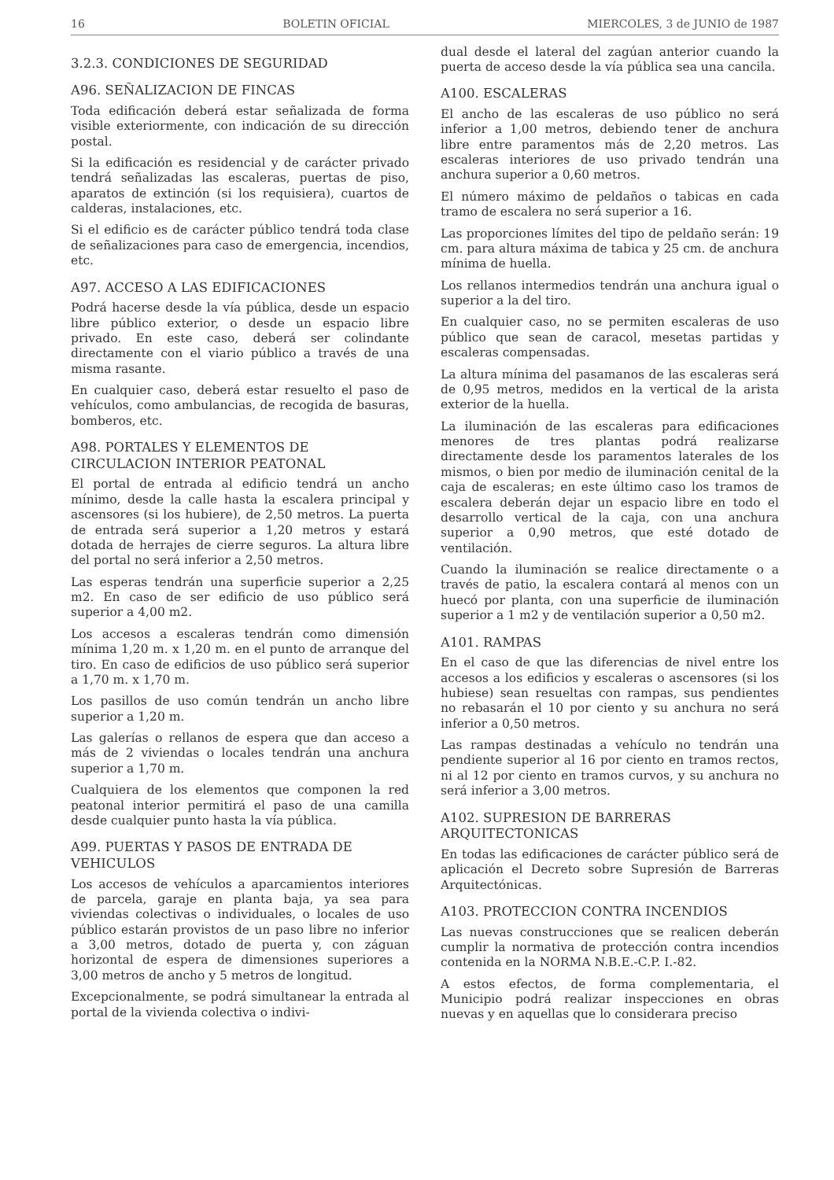16 BOLETIN OFICIAL MIERCOLES, 3 de JUNIO de 1987
3.2.3. CONDICIONES DE SEGURIDAD
A96. SEÑALIZACION DE FINCAS
Toda edificación deberá estar señalizada de forma visible exteriormente, con indicación de su dirección postal.
Si la edificación es residencial y de carácter privado tendrá señalizadas las escaleras, puertas de piso, aparatos de extinción (si los requisiera), cuartos de calderas, instalaciones, etc.
Si el edificio es de carácter público tendrá toda clase de señalizaciones para caso de emergencia, incendios, etc.
A97. ACCESO A LAS EDIFICACIONES
Podrá hacerse desde la vía pública, desde un espacio libre público exterior, o desde un espacio libre privado. En este caso, deberá ser colindante directamente con el viario público a través de una misma rasante.
En cualquier caso, deberá estar resuelto el paso de vehículos, como ambulancias, de recogida de basuras, bomberos, etc.
A98. PORTALES Y ELEMENTOS DE CIRCULACION INTERIOR PEATONAL
El portal de entrada al edificio tendrá un ancho mínimo, desde la calle hasta la escalera principal y ascensores (si los hubiere), de 2,50 metros. La puerta de entrada será superior a 1,20 metros y estará dotada de herrajes de cierre seguros. La altura libre del portal no será inferior a 2,50 metros.
Las esperas tendrán una superficie superior a 2,25 m2. En caso de ser edificio de uso público será superior a 4,00 m2.
Los accesos a escaleras tendrán como dimensión mínima 1,20 m. x 1,20 m. en el punto de arranque del tiro. En caso de edificios de uso público será superior a 1,70 m. x 1,70 m.
Los pasillos de uso común tendrán un ancho libre superior a 1,20 m.
Las galerías o rellanos de espera que dan acceso a más de 2 viviendas o locales tendrán una anchura superior a 1,70 m.
Cualquiera de los elementos que componen la red peatonal interior permitirá el paso de una camilla desde cualquier punto hasta la vía pública.
A99. PUERTAS Y PASOS DE ENTRADA DE VEHICULOS
Los accesos de vehículos a aparcamientos interiores de parcela, garaje en planta baja, ya sea para viviendas colectivas o individuales, o locales de uso público estarán provistos de un paso libre no inferior a 3,00 metros, dotado de puerta y, con záguan horizontal de espera de dimensiones superiores a 3,00 metros de ancho y 5 metros de longitud.
Excepcionalmente, se podrá simultanear la entrada al portal de la vivienda colectiva o indivi-
dual desde el lateral del zagúan anterior cuando la puerta de acceso desde la vía pública sea una cancila.
A100. ESCALERAS
El ancho de las escaleras de uso público no será inferior a 1,00 metros, debiendo tener de anchura libre entre paramentos más de 2,20 metros. Las escaleras interiores de uso privado tendrán una anchura superior a 0,60 metros.
El número máximo de peldaños o tabicas en cada tramo de escalera no será superior a 16.
Las proporciones límites del tipo de peldaño serán: 19 cm. para altura máxima de tabica y 25 cm. de anchura mínima de huella.
Los rellanos intermedios tendrán una anchura igual o superior a la del tiro.
En cualquier caso, no se permiten escaleras de uso público que sean de caracol, mesetas partidas y escaleras compensadas.
La altura mínima del pasamanos de las escaleras será de 0,95 metros, medidos en la vertical de la arista exterior de la huella.
La iluminación de las escaleras para edificaciones menores de tres plantas podrá realizarse directamente desde los paramentos laterales de los mismos, o bien por medio de iluminación cenital de la caja de escaleras; en este último caso los tramos de escalera deberán dejar un espacio libre en todo el desarrollo vertical de la caja, con una anchura superior a 0,90 metros, que esté dotado de ventilación.
Cuando la iluminación se realice directamente o a través de patio, la escalera contará al menos con un huecó por planta, con una superficie de iluminación superior a 1 m2 y de ventilación superior a 0,50 m2.
A101. RAMPAS
En el caso de que las diferencias de nivel entre los accesos a los edificios y escaleras o ascensores (si los hubiese) sean resueltas con rampas, sus pendientes no rebasarán el 10 por ciento y su anchura no será inferior a 0,50 metros.
Las rampas destinadas a vehículo no tendrán una pendiente superior al 16 por ciento en tramos rectos, ni al 12 por ciento en tramos curvos, y su anchura no será inferior a 3,00 metros.
A102. SUPRESION DE BARRERAS ARQUITECTONICAS
En todas las edificaciones de carácter público será de aplicación el Decreto sobre Supresión de Barreras Arquitectónicas.
A103. PROTECCION CONTRA INCENDIOS
Las nuevas construcciones que se realicen deberán cumplir la normativa de protección contra incendios contenida en la NORMA N.B.E.-C.P. I.-82.
A estos efectos, de forma complementaria, el Municipio podrá realizar inspecciones en obras nuevas y en aquellas que lo considerara preciso